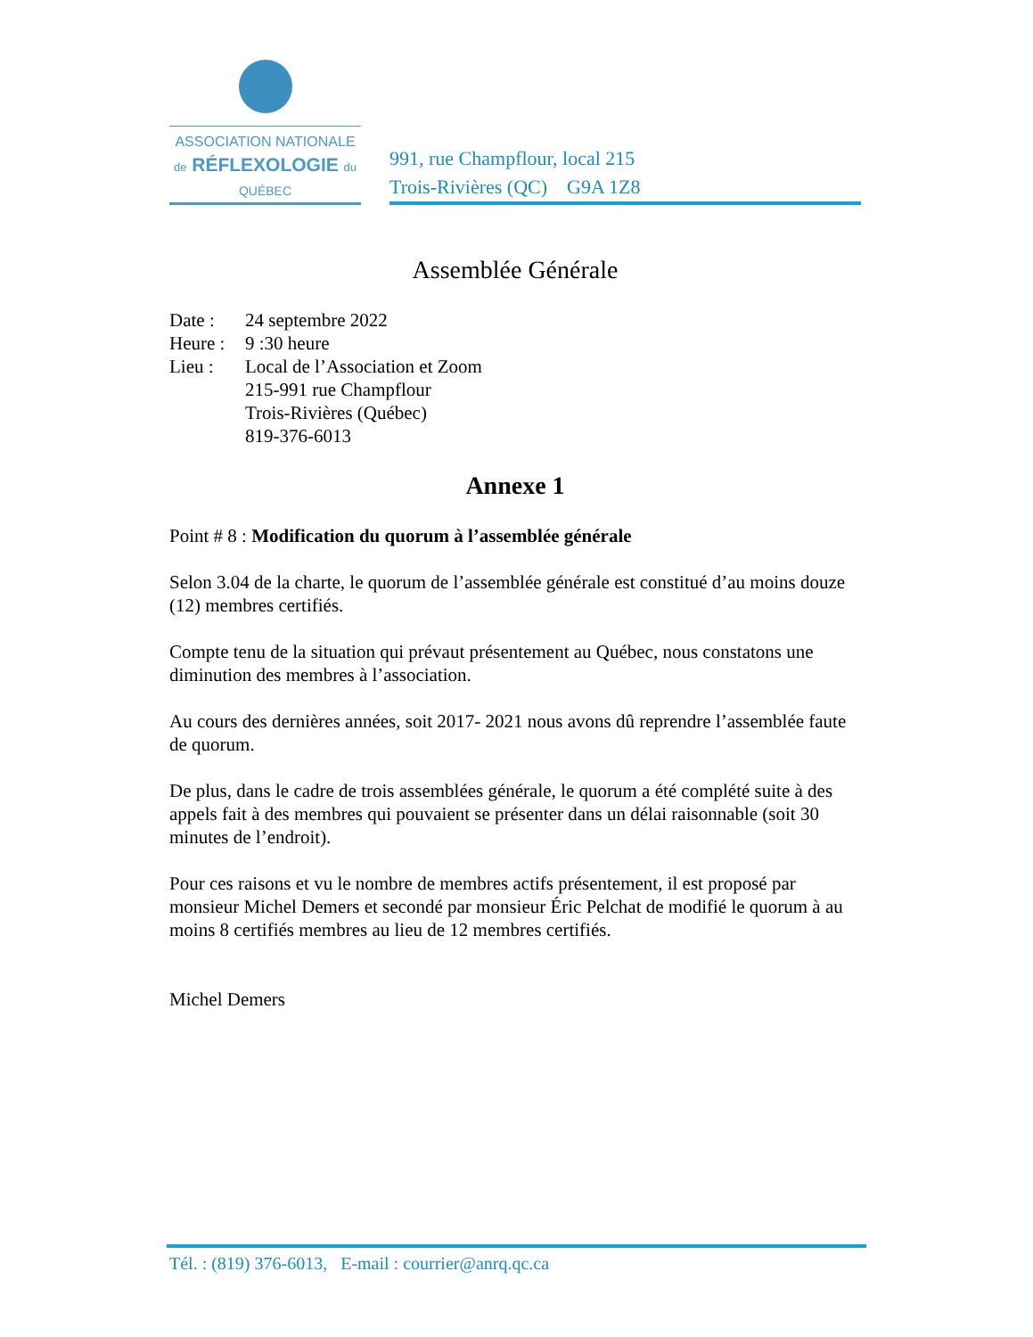ASSOCIATION NATIONALE
de RÉFLEXOLOGIE du
QUÉBEC
991, rue Champflour, local 215
Trois-Rivières (QC) G9A 1Z8
Assemblée Générale
Date : 24 septembre 2022
Heure : 9 :30 heure
Lieu : Local de l’Association et Zoom
215-991 rue Champflour
Trois-Rivières (Québec)
819-376-6013
Annexe 1
Point # 8 : Modification du quorum à l’assemblée générale
Selon 3.04 de la charte, le quorum de l’assemblée générale est constitué d’au moins douze (12) membres certifiés.
Compte tenu de la situation qui prévaut présentement au Québec, nous constatons une diminution des membres à l’association.
Au cours des dernières années, soit 2017- 2021 nous avons dû reprendre l’assemblée faute de quorum.
De plus, dans le cadre de trois assemblées générale, le quorum a été complété suite à des appels fait à des membres qui pouvaient se présenter dans un délai raisonnable (soit 30 minutes de l’endroit).
Pour ces raisons et vu le nombre de membres actifs présentement, il est proposé par monsieur Michel Demers et secondé par monsieur Éric Pelchat de modifié le quorum à au moins 8 certifiés membres au lieu de 12 membres certifiés.
Michel Demers
Tél. : (819) 376-6013, E-mail : courrier@anrq.qc.ca